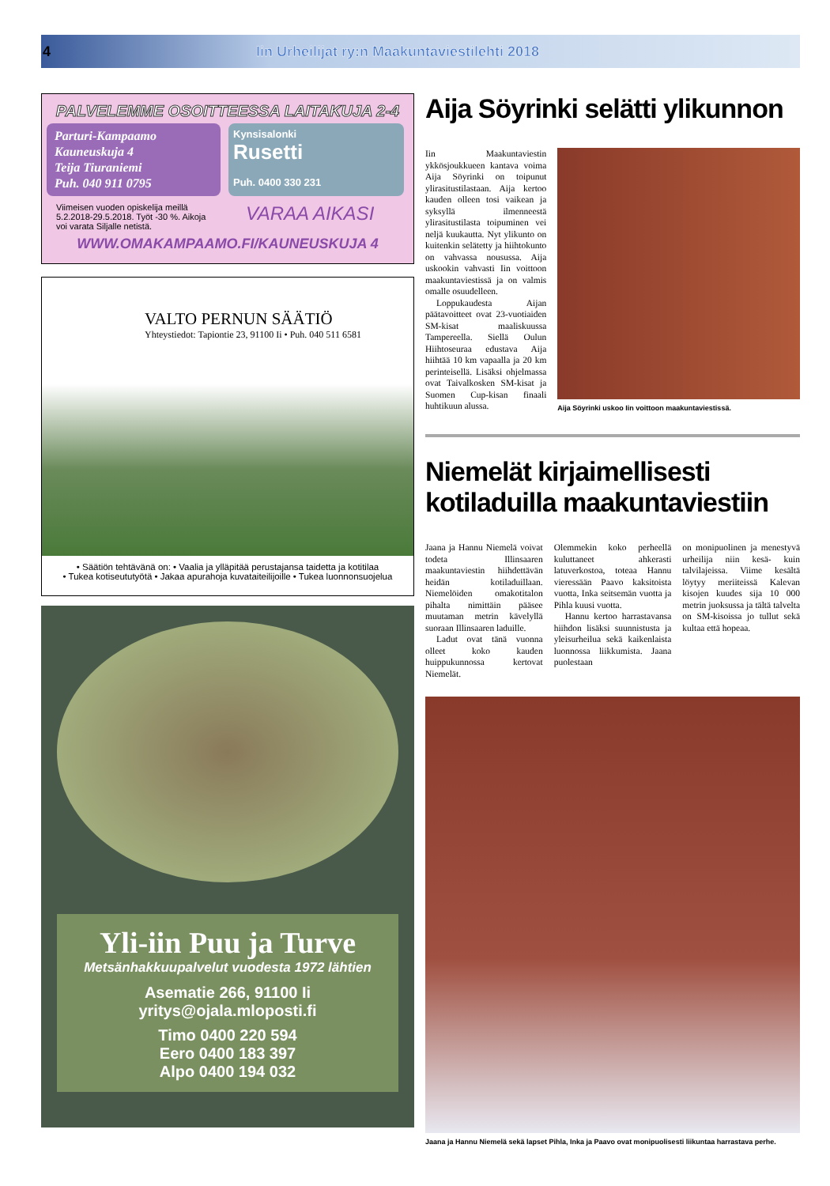4 Iin Urheilijat ry:n Maakuntaviestilehti 2018
PALVELEMME OSOITTEESSA LAITAKUJA 2-4
Parturi-Kampaamo
Kauneuskuja 4
Teija Tiuraniemi
Puh. 040 911 0795
Kynsisalonki
Rusetti
Puh. 0400 330 231
Viimeisen vuoden opiskelija meillä 5.2.2018-29.5.2018. Työt -30 %. Aikoja voi varata Siljalle netistä.
VARAA AIKASI
WWW.OMAKAMPAAMO.FI/KAUNEUSKUJA 4
VALTO PERNUN SÄÄTIÖ
Yhteystiedot: Tapiontie 23, 91100 Ii • Puh. 040 511 6581
• Säätiön tehtävänä on: • Vaalia ja ylläpitää perustajansa taidetta ja kotitilaa
• Tukea kotiseututyötä • Jakaa apurahoja kuvataiteilijoille • Tukea luonnonsuojelua
Yli-iin Puu ja Turve
Metsänhakkuupalvelut vuodesta 1972 lähtien
Asematie 266, 91100 Ii
yritys@ojala.mloposti.fi
Timo 0400 220 594
Eero 0400 183 397
Alpo 0400 194 032
Aija Söyrinki selätti ylikunnon
Iin Maakuntaviestin ykkösjoukkueen kantava voima Aija Söyrinki on toipunut ylirasitustilastaan. Aija kertoo kauden olleen tosi vaikean ja syksyllä ilmenneestä ylirasitustilasta toipuminen vei neljä kuukautta. Nyt ylikunto on kuitenkin selätetty ja hiihtokunto on vahvassa nousussa. Aija uskookin vahvasti Iin voittoon maakuntaviestissä ja on valmis omalle osuudelleen.
Loppukaudesta Aijan päätavoitteet ovat 23-vuotiaiden SM-kisat maaliskuussa Tampereella. Siellä Oulun Hiihtoseuraa edustava Aija hiihtää 10 km vapaalla ja 20 km perinteisellä. Lisäksi ohjelmassa ovat Taivalkosken SM-kisat ja Suomen Cup-kisan finaali huhtikuun alussa.
Aija Söyrinki uskoo Iin voittoon maakuntaviestissä.
Niemelät kirjaimellisesti kotiladuilla maakuntaviestiin
Jaana ja Hannu Niemelä voivat todeta Illinsaaren maakuntaviestin hiihdettävän heidän kotiladuillaan. Niemelöiden omakotitalon pihalta nimittäin pääsee muutaman metrin kävelyllä suoraan Illinsaaren laduille.
Ladut ovat tänä vuonna olleet koko kauden huippukunnossa kertovat Niemelät.
Olemmekin koko perheellä kuluttaneet ahkerasti latuverkostoa, toteaa Hannu vieressään Paavo kaksitoista vuotta, Inka seitsemän vuotta ja Pihla kuusi vuotta.
Hannu kertoo harrastavansa hiihdon lisäksi suunnistusta ja yleisurheilua sekä kaikenlaista luonnossa liikkumista. Jaana puolestaan
on monipuolinen ja menestyvä urheilija niin kesä- kuin talvilajeissa. Viime kesältä löytyy meriiteissä Kalevan kisojen kuudes sija 10 000 metrin juoksussa ja tältä talvelta on SM-kisoissa jo tullut sekä kultaa että hopeaa.
Jaana ja Hannu Niemelä sekä lapset Pihla, Inka ja Paavo ovat monipuolisesti liikuntaa harrastava perhe.